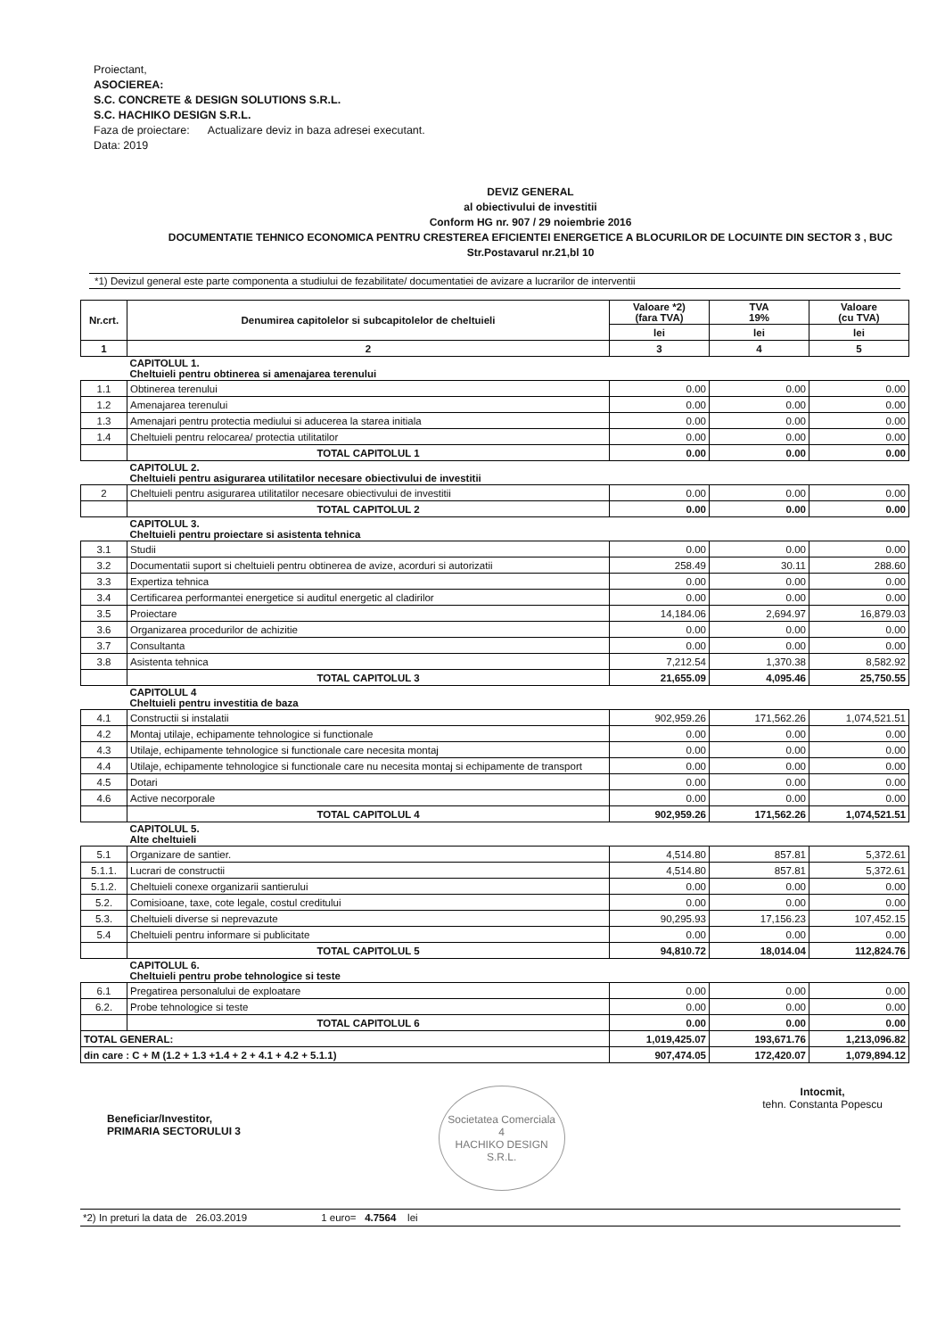Proiectant,
ASOCIEREA:
S.C. CONCRETE & DESIGN SOLUTIONS S.R.L.
S.C. HACHIKO DESIGN S.R.L.
Faza de proiectare: Actualizare deviz in baza adresei executant.
Data: 2019
DEVIZ GENERAL
al obiectivului de investitii
Conform HG nr. 907 / 29 noiembrie 2016
DOCUMENTATIE TEHNICO ECONOMICA PENTRU CRESTEREA EFICIENTEI ENERGETICE A BLOCURILOR DE LOCUINTE DIN SECTOR 3 , BUC
Str.Postavarul nr.21,bl 10
*1) Devizul general este parte componenta a studiului de fezabilitate/ documentatiei de avizare a lucrarilor de interventii
| Nr.crt. | Denumirea capitolelor si subcapitolelor de cheltuieli | Valoare *2) (fara TVA) | TVA 19% | Valoare (cu TVA) |
| --- | --- | --- | --- | --- |
| | | lei | lei | lei |
| 1 | 2 | 3 | 4 | 5 |
| | CAPITOLUL 1. Cheltuieli pentru obtinerea si amenajarea terenului | | | |
| 1.1 | Obtinerea terenului | 0.00 | 0.00 | 0.00 |
| 1.2 | Amenajarea terenului | 0.00 | 0.00 | 0.00 |
| 1.3 | Amenajari pentru protectia mediului si aducerea la starea initiala | 0.00 | 0.00 | 0.00 |
| 1.4 | Cheltuieli pentru relocarea/ protectia utilitatilor | 0.00 | 0.00 | 0.00 |
| | TOTAL CAPITOLUL 1 | 0.00 | 0.00 | 0.00 |
| | CAPITOLUL 2. Cheltuieli pentru asigurarea utilitatilor necesare obiectivului de investitii | | | |
| 2 | Cheltuieli pentru asigurarea utilitatilor necesare obiectivului de investitii | 0.00 | 0.00 | 0.00 |
| | TOTAL CAPITOLUL 2 | 0.00 | 0.00 | 0.00 |
| | CAPITOLUL 3. Cheltuieli pentru proiectare si asistenta tehnica | | | |
| 3.1 | Studii | 0.00 | 0.00 | 0.00 |
| 3.2 | Documentatii suport si cheltuieli pentru obtinerea de avize, acorduri si autorizatii | 258.49 | 30.11 | 288.60 |
| 3.3 | Expertiza tehnica | 0.00 | 0.00 | 0.00 |
| 3.4 | Certificarea performantei energetice si auditul energetic al cladirilor | 0.00 | 0.00 | 0.00 |
| 3.5 | Proiectare | 14,184.06 | 2,694.97 | 16,879.03 |
| 3.6 | Organizarea procedurilor de achizitie | 0.00 | 0.00 | 0.00 |
| 3.7 | Consultanta | 0.00 | 0.00 | 0.00 |
| 3.8 | Asistenta tehnica | 7,212.54 | 1,370.38 | 8,582.92 |
| | TOTAL CAPITOLUL 3 | 21,655.09 | 4,095.46 | 25,750.55 |
| | CAPITOLUL 4 Cheltuieli pentru investitia de baza | | | |
| 4.1 | Constructii si instalatii | 902,959.26 | 171,562.26 | 1,074,521.51 |
| 4.2 | Montaj utilaje, echipamente tehnologice si functionale | 0.00 | 0.00 | 0.00 |
| 4.3 | Utilaje, echipamente tehnologice si functionale care necesita montaj | 0.00 | 0.00 | 0.00 |
| 4.4 | Utilaje, echipamente tehnologice si functionale care nu necesita montaj si echipamente de transport | 0.00 | 0.00 | 0.00 |
| 4.5 | Dotari | 0.00 | 0.00 | 0.00 |
| 4.6 | Active necorporale | 0.00 | 0.00 | 0.00 |
| | TOTAL CAPITOLUL 4 | 902,959.26 | 171,562.26 | 1,074,521.51 |
| | CAPITOLUL 5. Alte cheltuieli | | | |
| 5.1 | Organizare de santier. | 4,514.80 | 857.81 | 5,372.61 |
| 5.1.1. | Lucrari de constructii | 4,514.80 | 857.81 | 5,372.61 |
| 5.1.2. | Cheltuieli conexe organizarii santierului | 0.00 | 0.00 | 0.00 |
| 5.2. | Comisioane, taxe, cote legale, costul creditului | 0.00 | 0.00 | 0.00 |
| 5.3. | Cheltuieli diverse si neprevazute | 90,295.93 | 17,156.23 | 107,452.15 |
| 5.4 | Cheltuieli pentru informare si publicitate | 0.00 | 0.00 | 0.00 |
| | TOTAL CAPITOLUL 5 | 94,810.72 | 18,014.04 | 112,824.76 |
| | CAPITOLUL 6. Cheltuieli pentru probe tehnologice si teste | | | |
| 6.1 | Pregatirea personalului de exploatare | 0.00 | 0.00 | 0.00 |
| 6.2. | Probe tehnologice si teste | 0.00 | 0.00 | 0.00 |
| | TOTAL CAPITOLUL 6 | 0.00 | 0.00 | 0.00 |
| TOTAL GENERAL: | | 1,019,425.07 | 193,671.76 | 1,213,096.82 |
| din care : C + M (1.2 + 1.3 +1.4 + 2 + 4.1 + 4.2 + 5.1.1) | | 907,474.05 | 172,420.07 | 1,079,894.12 |
Beneficiar/Investitor,
PRIMARIA SECTORULUI 3
Societatea Comerciala
4
HACHIKO DESIGN
S.R.L.
Intocmit,
tehn. Constanta Popescu
*2) In preturi la data de 26.03.2019 1 euro= 4.7564 lei